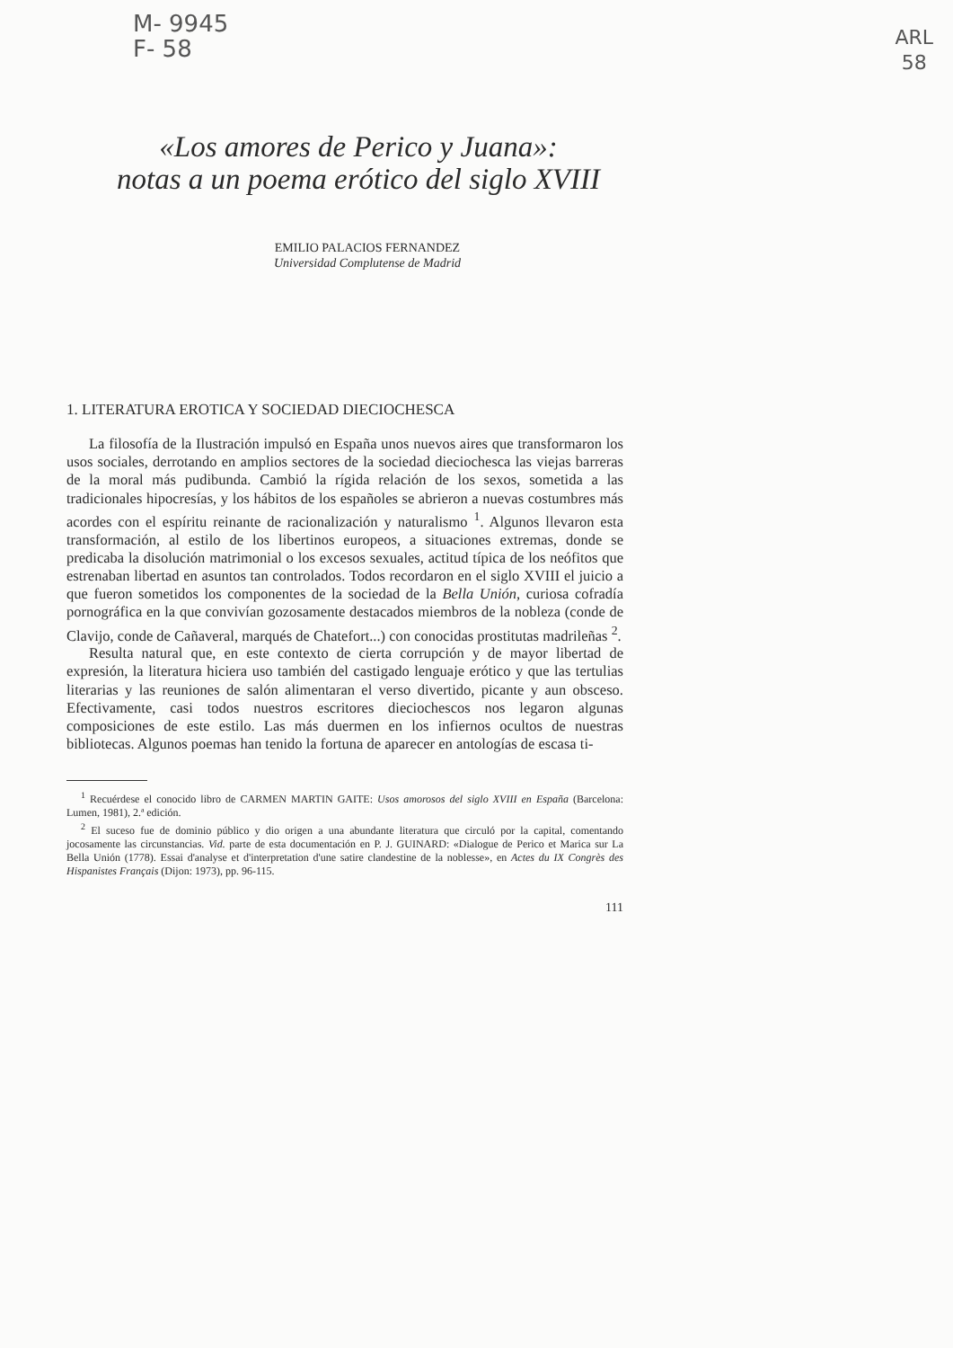M- 9945
F- 58
ARL
58
«Los amores de Perico y Juana»:
notas a un poema erótico del siglo XVIII
EMILIO PALACIOS FERNANDEZ
Universidad Complutense de Madrid
1. LITERATURA EROTICA Y SOCIEDAD DIECIOCHESCA
La filosofía de la Ilustración impulsó en España unos nuevos aires que transformaron los usos sociales, derrotando en amplios sectores de la sociedad dieciochesca las viejas barreras de la moral más pudibunda. Cambió la rígida relación de los sexos, sometida a las tradicionales hipocresías, y los hábitos de los españoles se abrieron a nuevas costumbres más acordes con el espíritu reinante de racionalización y naturalismo <sup>1</sup>. Algunos llevaron esta transformación, al estilo de los libertinos europeos, a situaciones extremas, donde se predicaba la disolución matrimonial o los excesos sexuales, actitud típica de los neófitos que estrenaban libertad en asuntos tan controlados. Todos recordaron en el siglo XVIII el juicio a que fueron sometidos los componentes de la sociedad de la Bella Unión, curiosa cofradía pornográfica en la que convivían gozosamente destacados miembros de la nobleza (conde de Clavijo, conde de Cañaveral, marqués de Chatefort...) con conocidas prostitutas madrileñas <sup>2</sup>.
Resulta natural que, en este contexto de cierta corrupción y de mayor libertad de expresión, la literatura hiciera uso también del castigado lenguaje erótico y que las tertulias literarias y las reuniones de salón alimentaran el verso divertido, picante y aun obsceso. Efectivamente, casi todos nuestros escritores dieciochescos nos legaron algunas composiciones de este estilo. Las más duermen en los infiernos ocultos de nuestras bibliotecas. Algunos poemas han tenido la fortuna de aparecer en antologías de escasa ti-
<sup>1</sup> Recuérdese el conocido libro de CARMEN MARTIN GAITE: Usos amorosos del siglo XVIII en España (Barcelona: Lumen, 1981), 2.ª edición.
<sup>2</sup> El suceso fue de dominio público y dio origen a una abundante literatura que circuló por la capital, comentando jocosamente las circunstancias. Vid. parte de esta documentación en P. J. GUINARD: «Dialogue de Perico et Marica sur La Bella Unión (1778). Essai d'analyse et d'interpretation d'une satire clandestine de la noblesse», en Actes du IX Congrès des Hispanistes Français (Dijon: 1973), pp. 96-115.
111